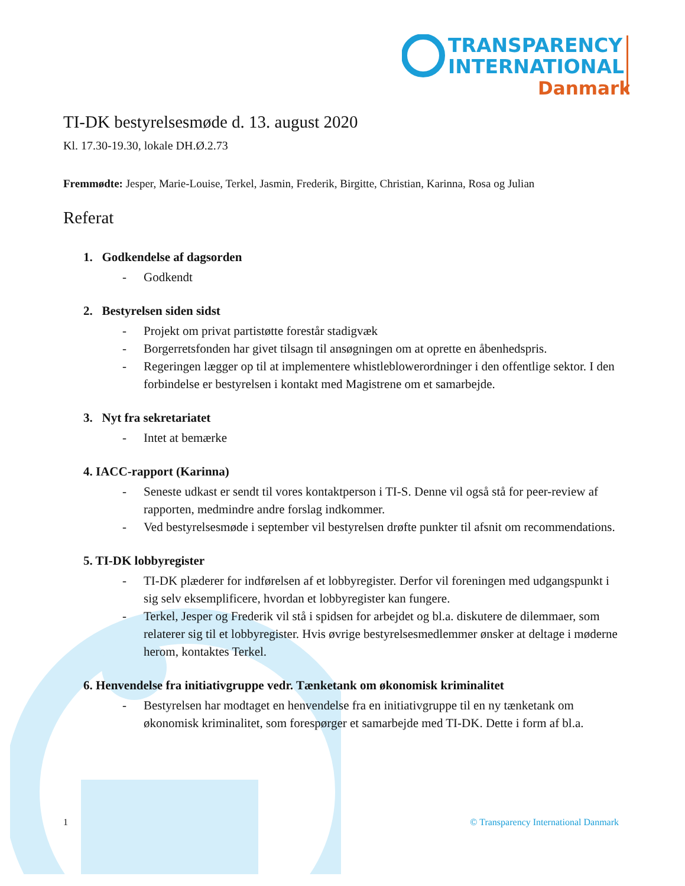TRANSPARENCY
INTERNATIONAL
Danmark
TI-DK bestyrelsesmøde d. 13. august 2020
Kl. 17.30-19.30, lokale DH.Ø.2.73
Fremmødte: Jesper, Marie-Louise, Terkel, Jasmin, Frederik, Birgitte, Christian, Karinna, Rosa og Julian
Referat
1. Godkendelse af dagsorden
- Godkendt
2. Bestyrelsen siden sidst
- Projekt om privat partistøtte forestår stadigvæk
- Borgerretsfonden har givet tilsagn til ansøgningen om at oprette en åbenhedspris.
- Regeringen lægger op til at implementere whistleblowerordninger i den offentlige sektor. I den forbindelse er bestyrelsen i kontakt med Magistrene om et samarbejde.
3. Nyt fra sekretariatet
- Intet at bemærke
4. IACC-rapport (Karinna)
- Seneste udkast er sendt til vores kontaktperson i TI-S. Denne vil også stå for peer-review af rapporten, medmindre andre forslag indkommer.
- Ved bestyrelsesmøde i september vil bestyrelsen drøfte punkter til afsnit om recommendations.
5. TI-DK lobbyregister
- TI-DK plæderer for indførelsen af et lobbyregister. Derfor vil foreningen med udgangspunkt i sig selv eksemplificere, hvordan et lobbyregister kan fungere.
- Terkel, Jesper og Frederik vil stå i spidsen for arbejdet og bl.a. diskutere de dilemmaer, som relaterer sig til et lobbyregister. Hvis øvrige bestyrelsesmedlemmer ønsker at deltage i møderne herom, kontaktes Terkel.
6. Henvendelse fra initiativgruppe vedr. Tænketank om økonomisk kriminalitet
- Bestyrelsen har modtaget en henvendelse fra en initiativgruppe til en ny tænketank om økonomisk kriminalitet, som forespørger et samarbejde med TI-DK. Dette i form af bl.a.
© Transparency International Danmark 1